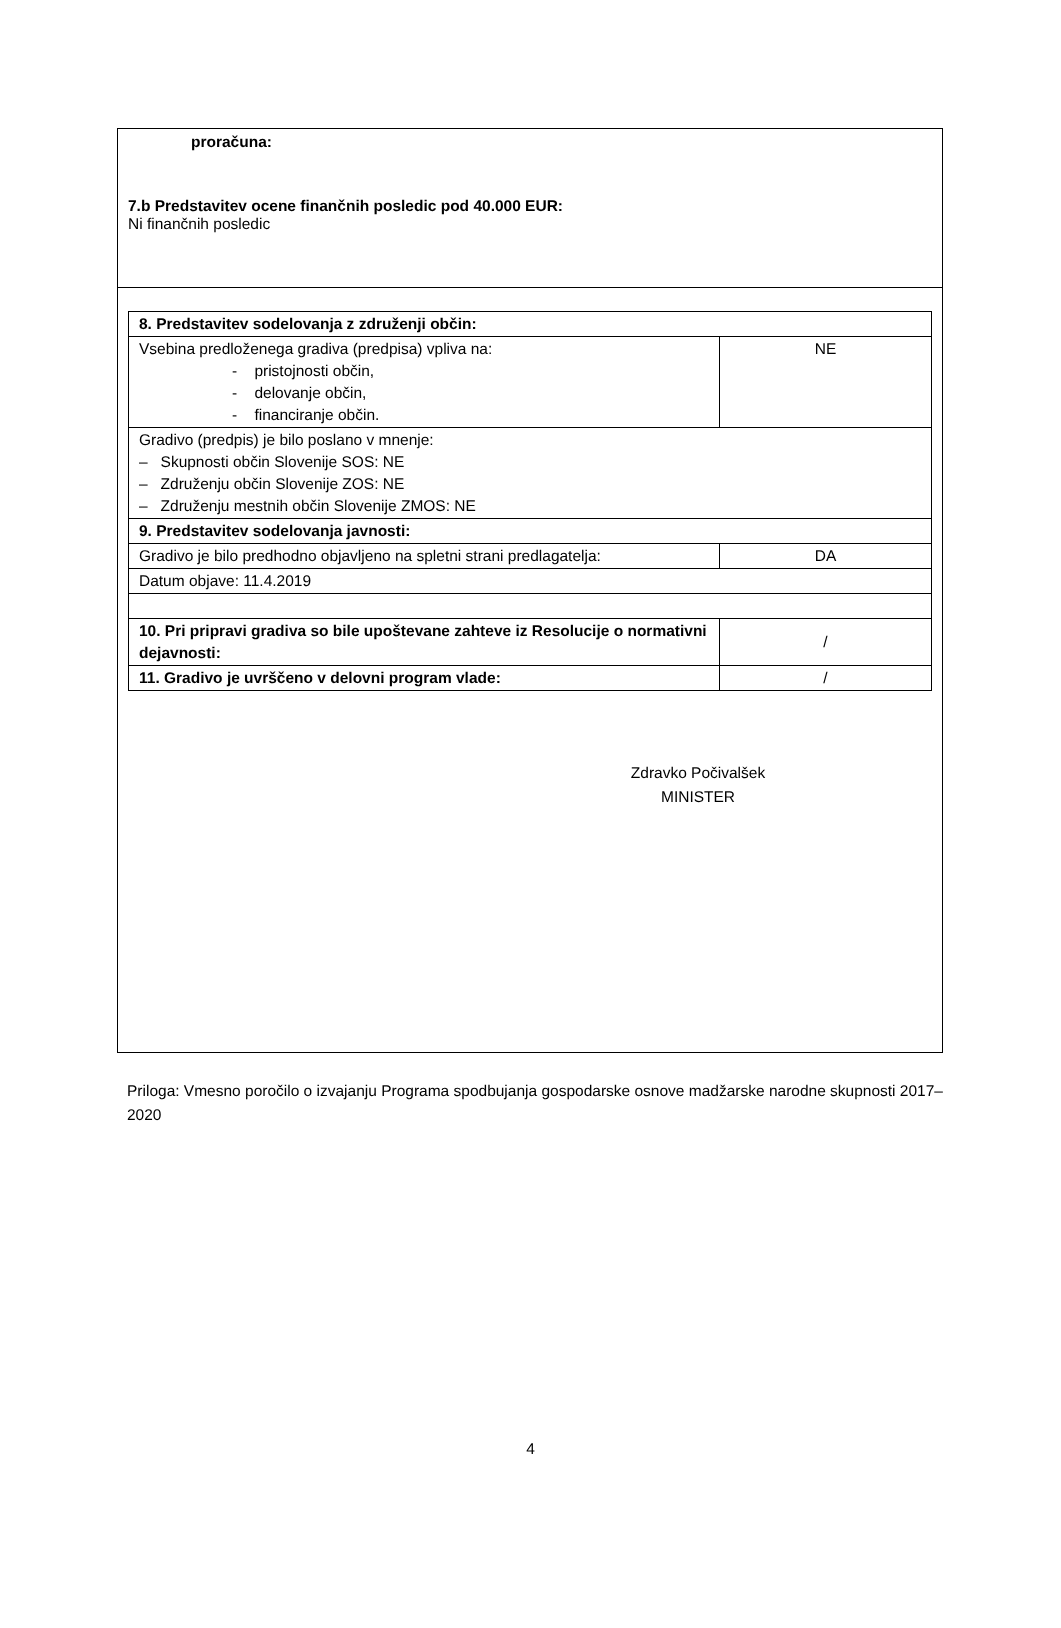proračuna:
7.b Predstavitev ocene finančnih posledic pod 40.000 EUR:
Ni finančnih posledic
| 8. Predstavitev sodelovanja z združenji občin: | |
| Vsebina predloženega gradiva (predpisa) vpliva na: - pristojnosti občin, - delovanje občin, - financiranje občin. | NE |
| Gradivo (predpis) je bilo poslano v mnenje: – Skupnosti občin Slovenije SOS: NE – Združenju občin Slovenije ZOS: NE – Združenju mestnih občin Slovenije ZMOS: NE | |
| 9. Predstavitev sodelovanja javnosti: | |
| Gradivo je bilo predhodno objavljeno na spletni strani predlagatelja: | DA |
| Datum objave: 11.4.2019 | |
| 10. Pri pripravi gradiva so bile upoštevane zahteve iz Resolucije o normativni dejavnosti: | / |
| 11. Gradivo je uvrščeno v delovni program vlade: | / |
Zdravko Počivalšek
MINISTER
Priloga: Vmesno poročilo o izvajanju Programa spodbujanja gospodarske osnove madžarske narodne skupnosti 2017–2020
4